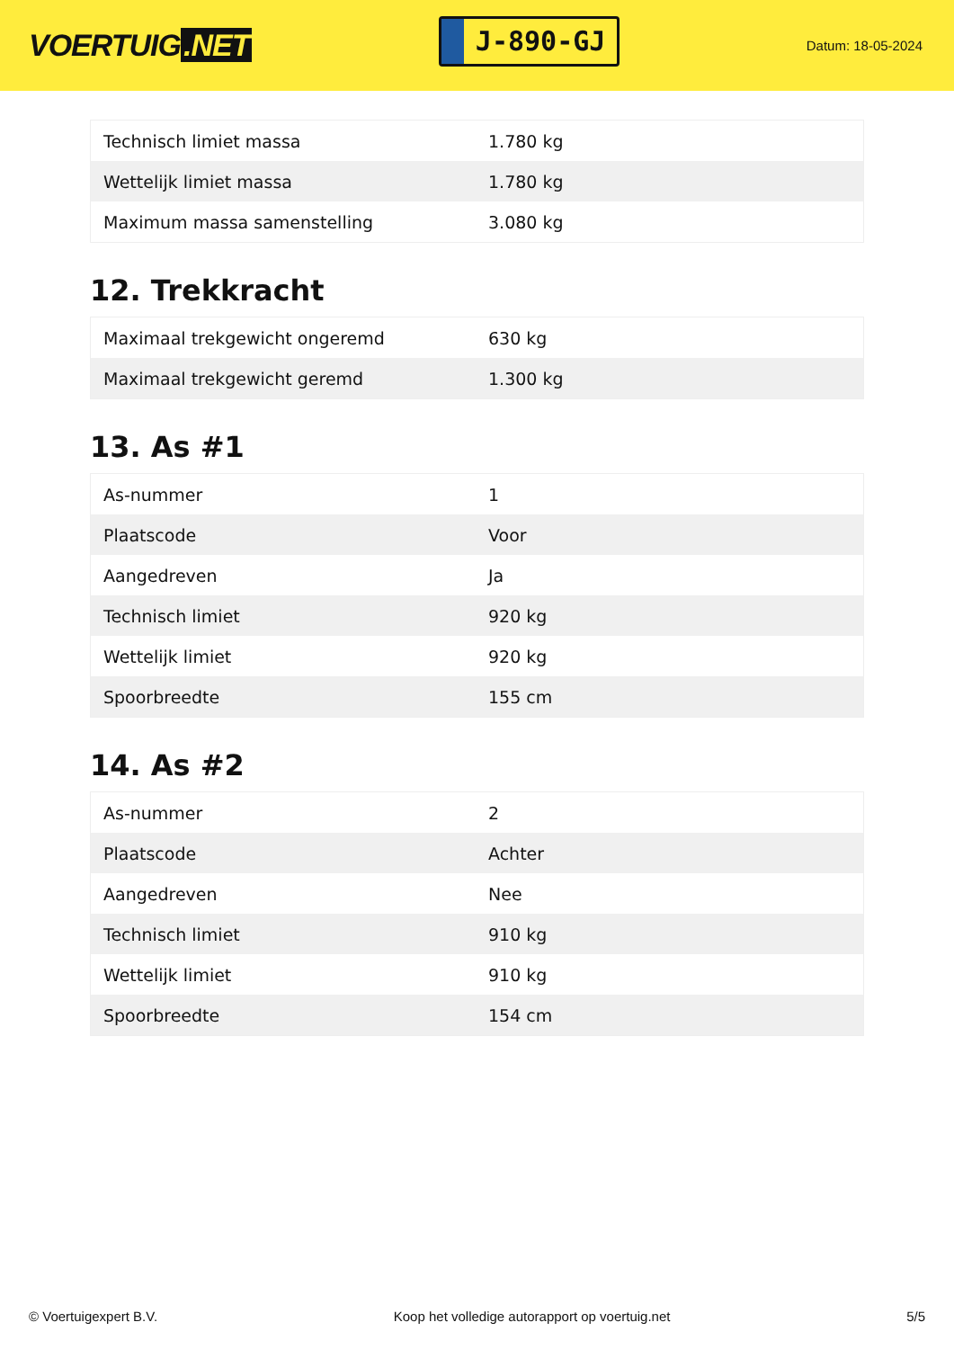VOERTUIG.NET
J-890-GJ
Datum: 18-05-2024
| Technisch limiet massa | 1.780 kg |
| Wettelijk limiet massa | 1.780 kg |
| Maximum massa samenstelling | 3.080 kg |
12. Trekkracht
| Maximaal trekgewicht ongeremd | 630 kg |
| Maximaal trekgewicht geremd | 1.300 kg |
13. As #1
| As-nummer | 1 |
| Plaatscode | Voor |
| Aangedreven | Ja |
| Technisch limiet | 920 kg |
| Wettelijk limiet | 920 kg |
| Spoorbreedte | 155 cm |
14. As #2
| As-nummer | 2 |
| Plaatscode | Achter |
| Aangedreven | Nee |
| Technisch limiet | 910 kg |
| Wettelijk limiet | 910 kg |
| Spoorbreedte | 154 cm |
© Voertuigexpert B.V. Koop het volledige autorapport op voertuig.net 5/5